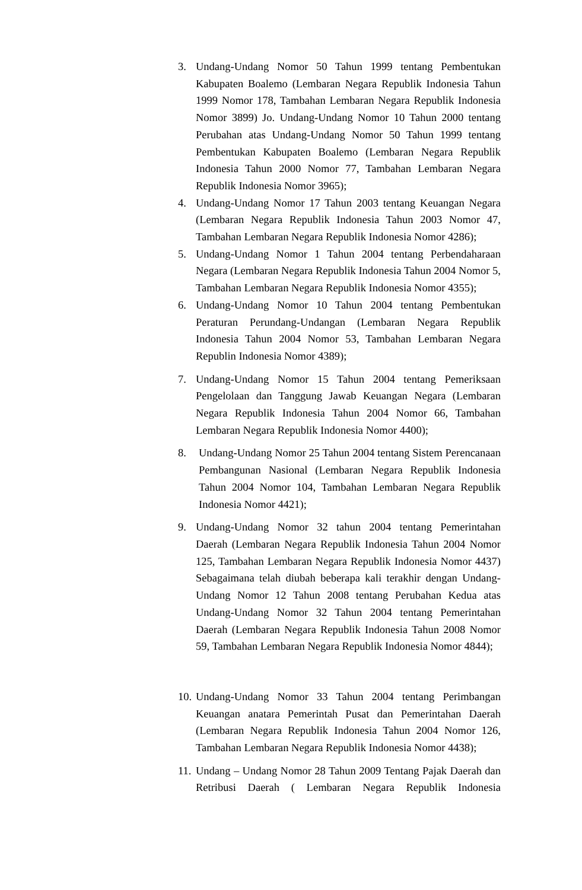3. Undang-Undang Nomor 50 Tahun 1999 tentang Pembentukan Kabupaten Boalemo (Lembaran Negara Republik Indonesia Tahun 1999 Nomor 178, Tambahan Lembaran Negara Republik Indonesia Nomor 3899) Jo. Undang-Undang Nomor 10 Tahun 2000 tentang Perubahan atas Undang-Undang Nomor 50 Tahun 1999 tentang Pembentukan Kabupaten Boalemo (Lembaran Negara Republik Indonesia Tahun 2000 Nomor 77, Tambahan Lembaran Negara Republik Indonesia Nomor 3965);
4. Undang-Undang Nomor 17 Tahun 2003 tentang Keuangan Negara (Lembaran Negara Republik Indonesia Tahun 2003 Nomor 47, Tambahan Lembaran Negara Republik Indonesia Nomor 4286);
5. Undang-Undang Nomor 1 Tahun 2004 tentang Perbendaharaan Negara (Lembaran Negara Republik Indonesia Tahun 2004 Nomor 5, Tambahan Lembaran Negara Republik Indonesia Nomor 4355);
6. Undang-Undang Nomor 10 Tahun 2004 tentang Pembentukan Peraturan Perundang-Undangan (Lembaran Negara Republik Indonesia Tahun 2004 Nomor 53, Tambahan Lembaran Negara Republin Indonesia Nomor 4389);
7. Undang-Undang Nomor 15 Tahun 2004 tentang Pemeriksaan Pengelolaan dan Tanggung Jawab Keuangan Negara (Lembaran Negara Republik Indonesia Tahun 2004 Nomor 66, Tambahan Lembaran Negara Republik Indonesia Nomor 4400);
8. Undang-Undang Nomor 25 Tahun 2004 tentang Sistem Perencanaan Pembangunan Nasional (Lembaran Negara Republik Indonesia Tahun 2004 Nomor 104, Tambahan Lembaran Negara Republik Indonesia Nomor 4421);
9. Undang-Undang Nomor 32 tahun 2004 tentang Pemerintahan Daerah (Lembaran Negara Republik Indonesia Tahun 2004 Nomor 125, Tambahan Lembaran Negara Republik Indonesia Nomor 4437) Sebagaimana telah diubah beberapa kali terakhir dengan Undang-Undang Nomor 12 Tahun 2008 tentang Perubahan Kedua atas Undang-Undang Nomor 32 Tahun 2004 tentang Pemerintahan Daerah (Lembaran Negara Republik Indonesia Tahun 2008 Nomor 59, Tambahan Lembaran Negara Republik Indonesia Nomor 4844);
10.
Undang-Undang Nomor 33 Tahun 2004 tentang Perimbangan Keuangan anatara Pemerintah Pusat dan Pemerintahan Daerah (Lembaran Negara Republik Indonesia Tahun 2004 Nomor 126, Tambahan Lembaran Negara Republik Indonesia Nomor 4438);
11.
Undang – Undang Nomor 28 Tahun 2009 Tentang Pajak Daerah dan Retribusi Daerah ( Lembaran Negara Republik Indonesia